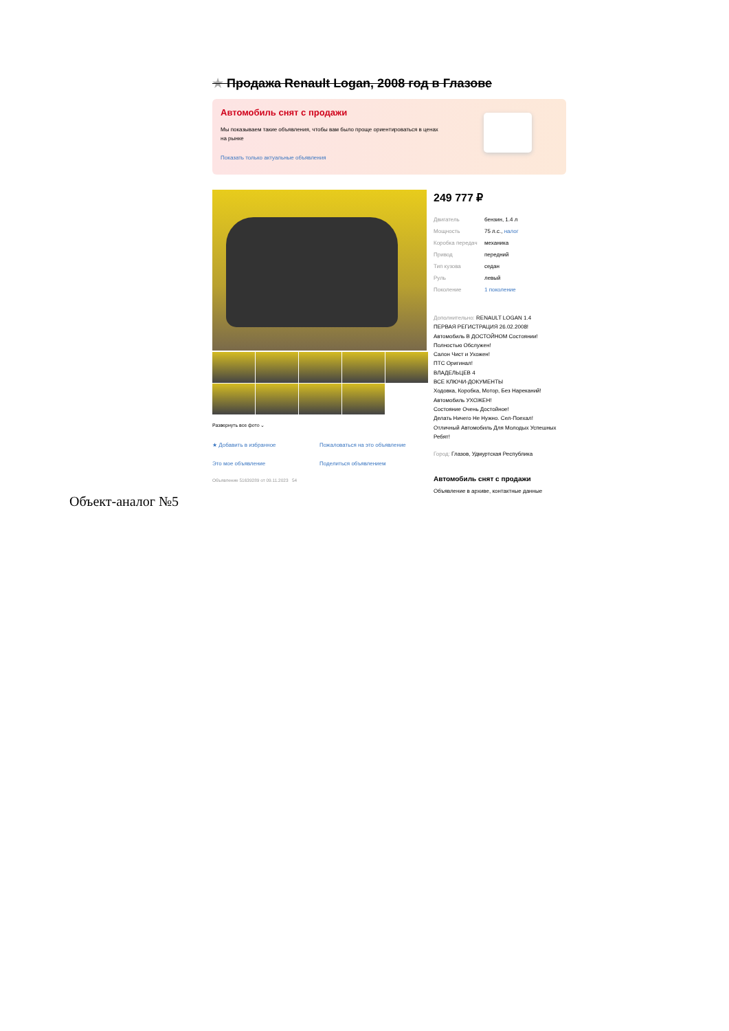★ Продажа Renault Logan, 2008 год в Глазове
Автомобиль снят с продажи
Мы показываем такие объявления, чтобы вам было проще ориентироваться в ценах на рынке
Показать только актуальные объявления
Развернуть все фото ⌄
★ Добавить в избранное Пожаловаться на это объявление Это мое объявление Поделиться объявлением
Объявление 51639289 от 09.11.2023 54
249 777 ₽
| Двигатель | бензин, 1.4 л |
| Мощность | 75 л.с., налог |
| Коробка передач | механика |
| Привод | передний |
| Тип кузова | седан |
| Руль | левый |
| Поколение | 1 поколение |
Дополнительно: RENAULT LOGAN 1.4
ПЕРВАЯ РЕГИСТРАЦИЯ 26.02.2008!
Автомобиль В ДОСТОЙНОМ Состоянии!
Полностью Обслужен!
Салон Чист и Ухожен!
ПТС Оригинал!
ВЛАДЕЛЬЦЕВ 4
ВСЕ КЛЮЧИ-ДОКУМЕНТЫ
Ходовка, Коробка, Мотор, Без Нареканий!
Автомобиль УХОЖЕН!
Состояние Очень Достойное!
Делать Ничего Не Нужно. Сел-Поехал!
Отличный Автомобиль Для Молодых Успешных Ребят!
Город: Глазов, Удмуртская Республика
Автомобиль снят с продажи
Объявление в архиве, контактные данные
Объект-аналог №5